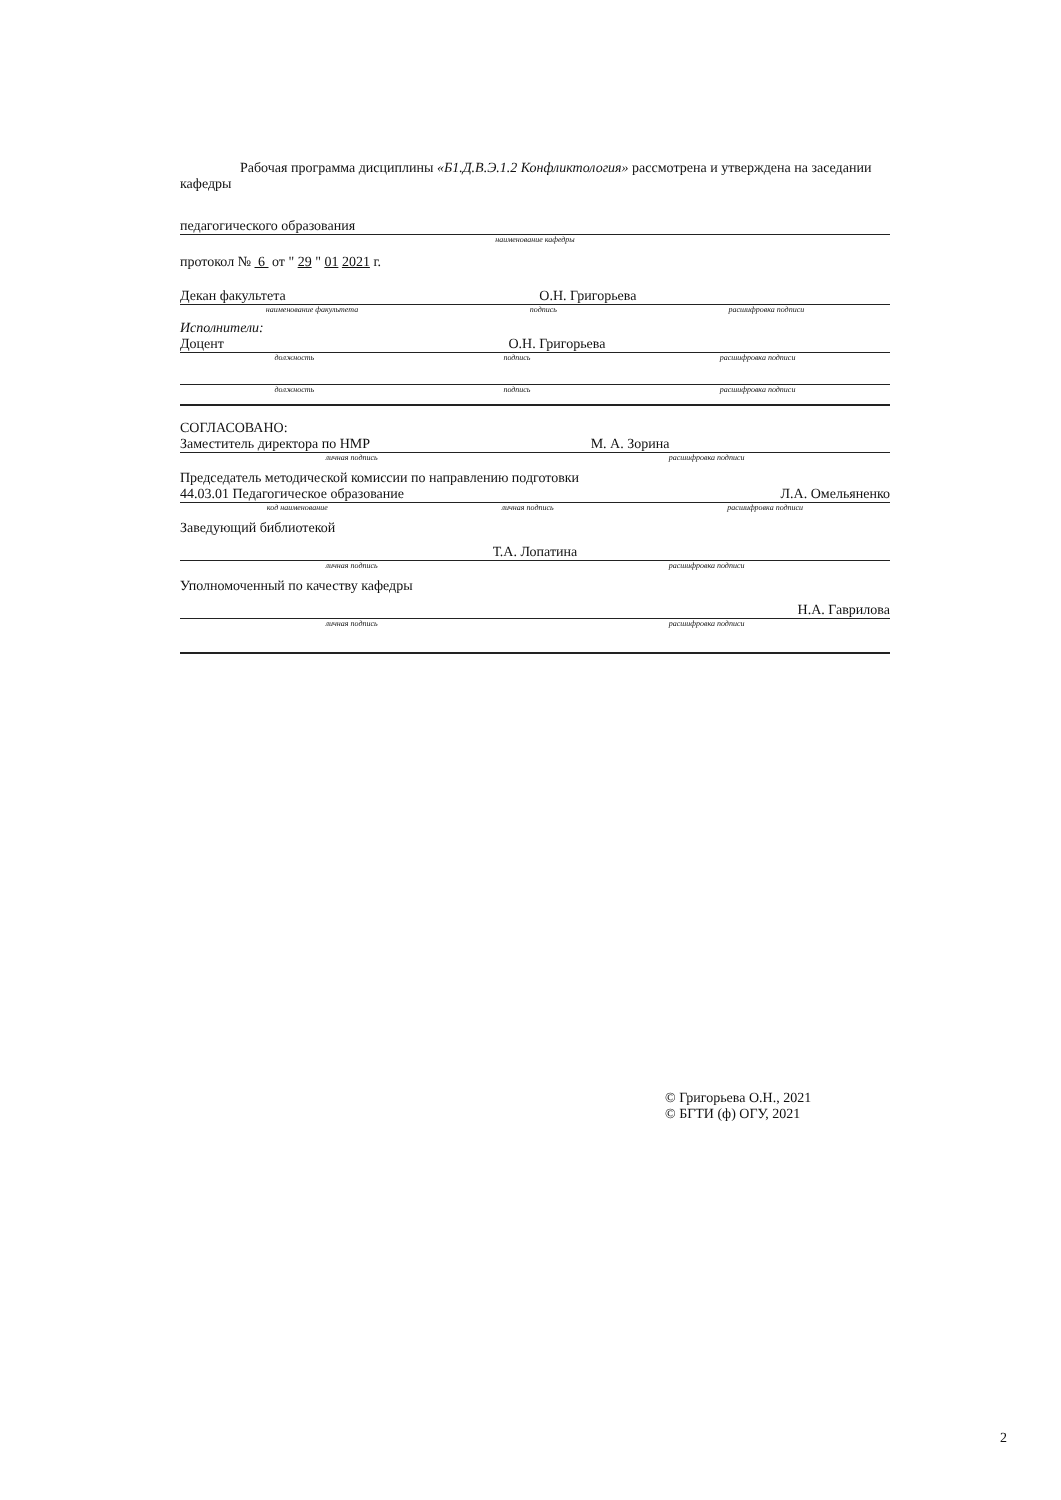Рабочая программа дисциплины «Б1.Д.В.Э.1.2 Конфликтология» рассмотрена и утверждена на заседании кафедры
педагогического образования
наименование кафедры
протокол № 6 от " 29 " 01 2021 г.
Декан факультета О.Н. Григорьева
наименование факультета подпись расшифровка подписи
Исполнители:
Доцент О.Н. Григорьева
должность подпись расшифровка подписи
должность подпись расшифровка подписи
СОГЛАСОВАНО:
Заместитель директора по НМР М. А. Зорина
личная подпись расшифровка подписи
Председатель методической комиссии по направлению подготовки
44.03.01 Педагогическое образование Л.А. Омельяненко
код наименование личная подпись расшифровка подписи
Заведующий библиотекой
Т.А. Лопатина
личная подпись расшифровка подписи
Уполномоченный по качеству кафедры
Н.А. Гаврилова
личная подпись расшифровка подписи
© Григорьева О.Н., 2021
© БГТИ (ф) ОГУ, 2021
2